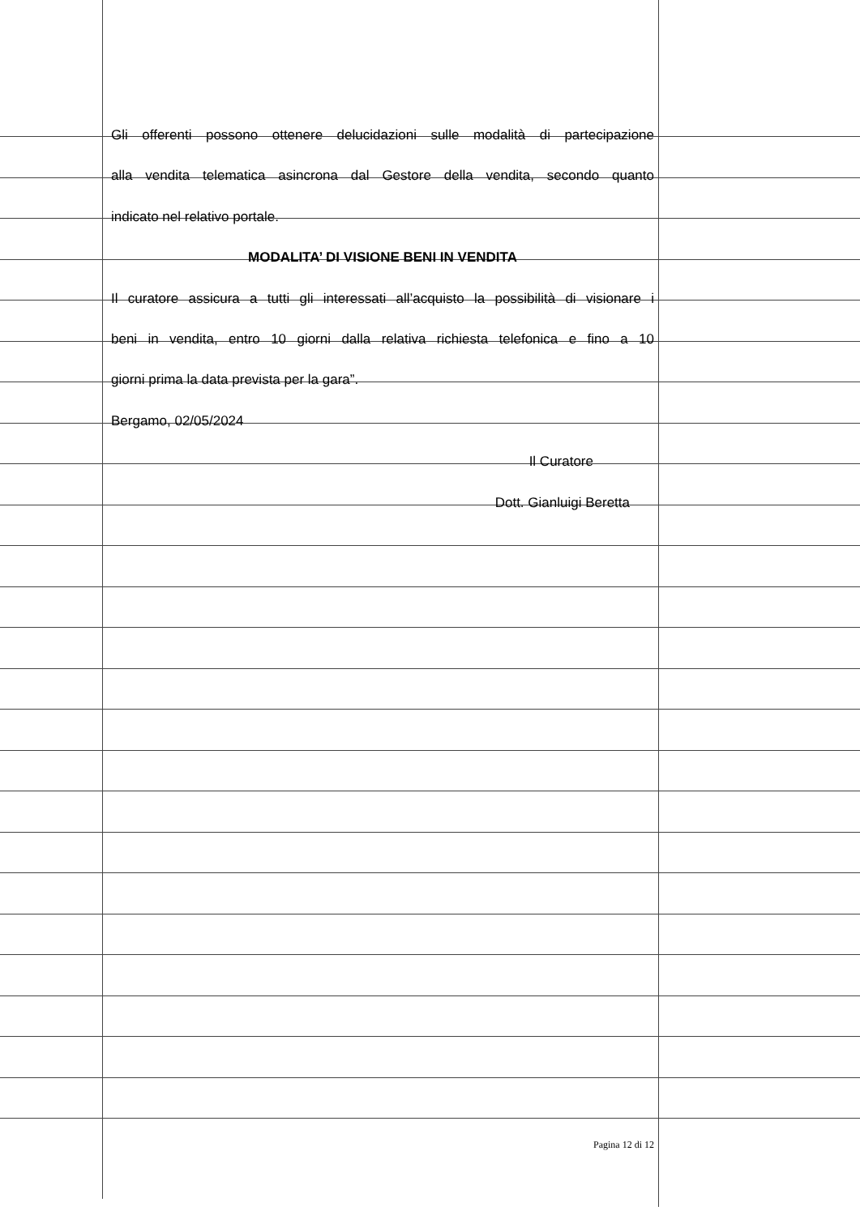Gli offerenti possono ottenere delucidazioni sulle modalità di partecipazione
alla vendita telematica asincrona dal Gestore della vendita, secondo quanto
indicato nel relativo portale.
MODALITA’ DI VISIONE BENI IN VENDITA
Il curatore assicura a tutti gli interessati all’acquisto la possibilità di visionare i
beni in vendita, entro 10 giorni dalla relativa richiesta telefonica e fino a 10
giorni prima la data prevista per la gara”.
Bergamo, 02/05/2024
Il Curatore
Dott. Gianluigi Beretta
Pagina 12 di 12